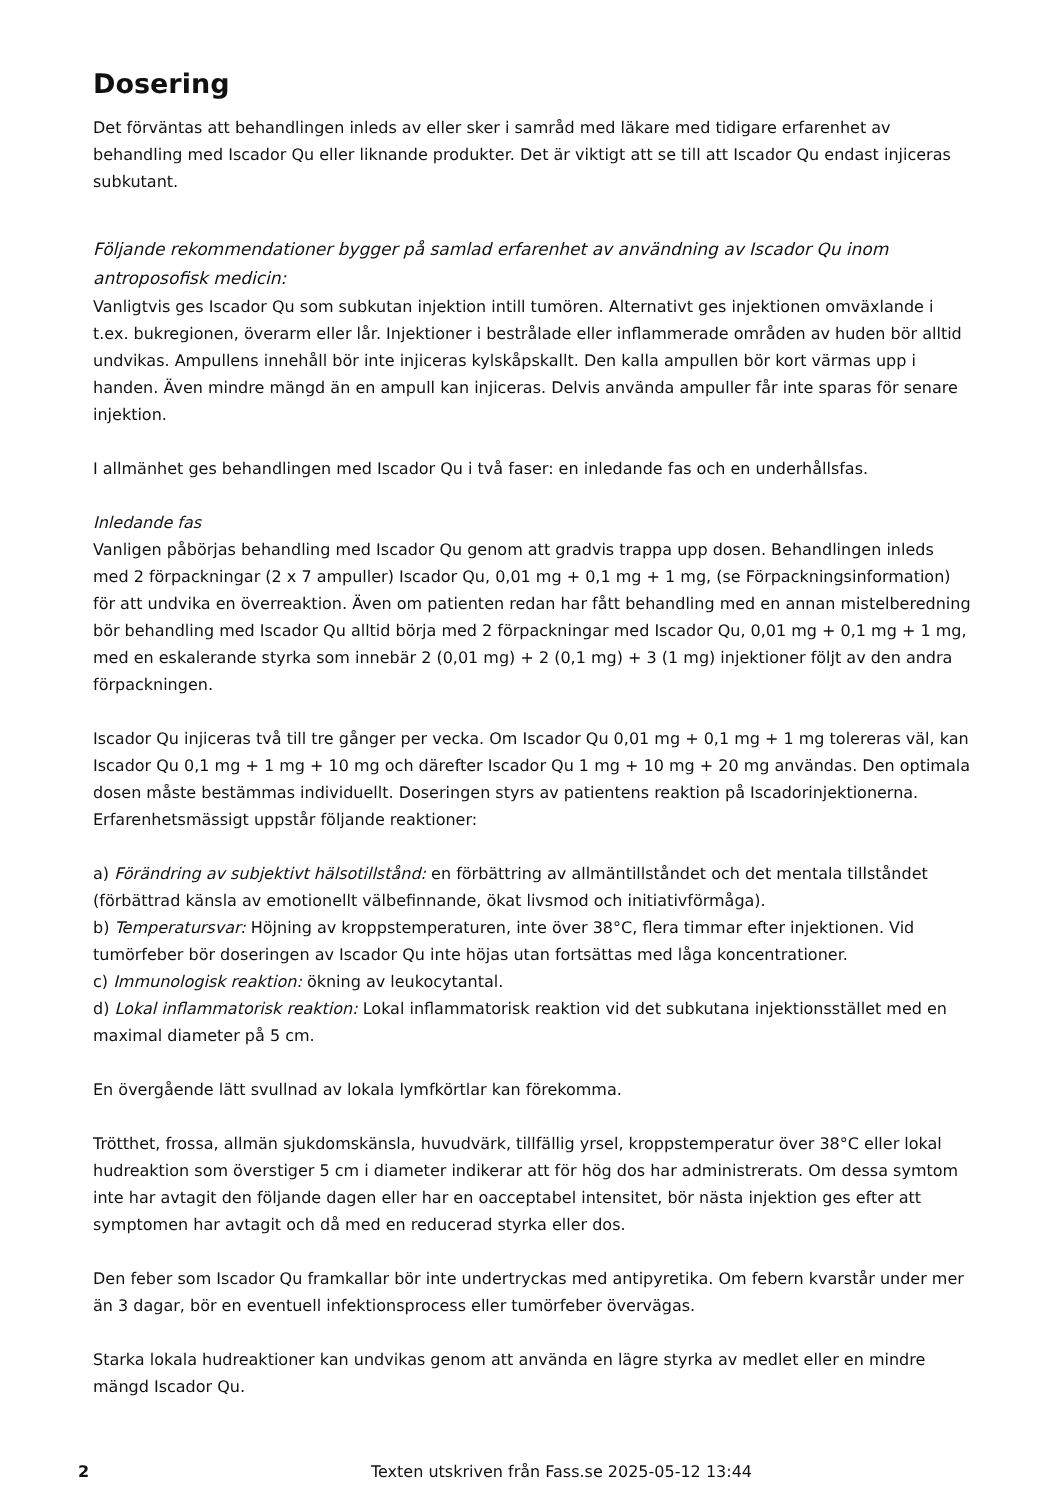Dosering
Det förväntas att behandlingen inleds av eller sker i samråd med läkare med tidigare erfarenhet av behandling med Iscador Qu eller liknande produkter. Det är viktigt att se till att Iscador Qu endast injiceras subkutant.
Följande rekommendationer bygger på samlad erfarenhet av användning av Iscador Qu inom antroposofisk medicin:
Vanligtvis ges Iscador Qu som subkutan injektion intill tumören. Alternativt ges injektionen omväxlande i t.ex. bukregionen, överarm eller lår. Injektioner i bestrålade eller inflammerade områden av huden bör alltid undvikas. Ampullens innehåll bör inte injiceras kylskåpskallt. Den kalla ampullen bör kort värmas upp i handen. Även mindre mängd än en ampull kan injiceras. Delvis använda ampuller får inte sparas för senare injektion.
I allmänhet ges behandlingen med Iscador Qu i två faser: en inledande fas och en underhållsfas.
Inledande fas
Vanligen påbörjas behandling med Iscador Qu genom att gradvis trappa upp dosen. Behandlingen inleds med 2 förpackningar (2 x 7 ampuller) Iscador Qu, 0,01 mg + 0,1 mg + 1 mg, (se Förpackningsinformation) för att undvika en överreaktion. Även om patienten redan har fått behandling med en annan mistelberedning bör behandling med Iscador Qu alltid börja med 2 förpackningar med Iscador Qu, 0,01 mg + 0,1 mg + 1 mg, med en eskalerande styrka som innebär 2 (0,01 mg) + 2 (0,1 mg) + 3 (1 mg) injektioner följt av den andra förpackningen.
Iscador Qu injiceras två till tre gånger per vecka. Om Iscador Qu 0,01 mg + 0,1 mg + 1 mg tolereras väl, kan Iscador Qu 0,1 mg + 1 mg + 10 mg och därefter Iscador Qu 1 mg + 10 mg + 20 mg användas. Den optimala dosen måste bestämmas individuellt. Doseringen styrs av patientens reaktion på Iscadorinjektionerna. Erfarenhetsmässigt uppstår följande reaktioner:
a) Förändring av subjektivt hälsotillstånd: en förbättring av allmäntillståndet och det mentala tillståndet (förbättrad känsla av emotionellt välbefinnande, ökat livsmod och initiativförmåga).
b) Temperatursvar: Höjning av kroppstemperaturen, inte över 38°C, flera timmar efter injektionen. Vid tumörfeber bör doseringen av Iscador Qu inte höjas utan fortsättas med låga koncentrationer.
c) Immunologisk reaktion: ökning av leukocytantal.
d) Lokal inflammatorisk reaktion: Lokal inflammatorisk reaktion vid det subkutana injektionsstället med en maximal diameter på 5 cm.
En övergående lätt svullnad av lokala lymfkörtlar kan förekomma.
Trötthet, frossa, allmän sjukdomskänsla, huvudvärk, tillfällig yrsel, kroppstemperatur över 38°C eller lokal hudreaktion som överstiger 5 cm i diameter indikerar att för hög dos har administrerats. Om dessa symtom inte har avtagit den följande dagen eller har en oacceptabel intensitet, bör nästa injektion ges efter att symptomen har avtagit och då med en reducerad styrka eller dos.
Den feber som Iscador Qu framkallar bör inte undertryckas med antipyretika. Om febern kvarstår under mer än 3 dagar, bör en eventuell infektionsprocess eller tumörfeber övervägas.
Starka lokala hudreaktioner kan undvikas genom att använda en lägre styrka av medlet eller en mindre mängd Iscador Qu.
2 Texten utskriven från Fass.se 2025-05-12 13:44